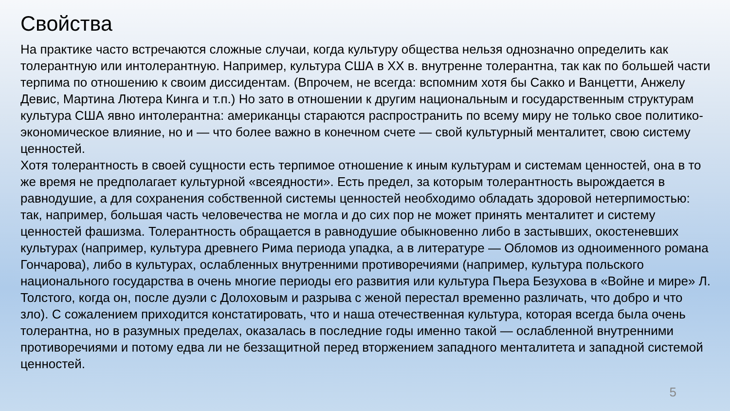Свойства
На практике часто встречаются сложные случаи, когда культуру общества нельзя однозначно определить как толерантную или интолерантную. Например, культура США в XX в. внутренне толерантна, так как по большей части терпима по отношению к своим диссидентам. (Впрочем, не всегда: вспомним хотя бы Сакко и Ванцетти, Анжелу Девис, Мартина Лютера Кинга и т.п.) Но зато в отношении к другим национальным и государственным структурам культура США явно интолерантна: американцы стараются распространить по всему миру не только свое политико-экономическое влияние, но и — что более важно в конечном счете — свой культурный менталитет, свою систему ценностей.
Хотя толерантность в своей сущности есть терпимое отношение к иным культурам и системам ценностей, она в то же время не предполагает культурной «всеядности». Есть предел, за которым толерантность вырождается в равнодушие, а для сохранения собственной системы ценностей необходимо обладать здоровой нетерпимостью: так, например, большая часть человечества не могла и до сих пор не может принять менталитет и систему ценностей фашизма. Толерантность обращается в равнодушие обыкновенно либо в застывших, окостеневших культурах (например, культура древнего Рима периода упадка, а в литературе — Обломов из одноименного романа Гончарова), либо в культурах, ослабленных внутренними противоречиями (например, культура польского
национального государства в очень многие периоды его развития или культура Пьера Безухова в «Войне и мире» Л. Толстого, когда он, после дуэли с Долоховым и разрыва с женой перестал временно различать, что добро и что зло). С сожалением приходится констатировать, что и наша отечественная культура, которая всегда была очень толерантна, но в разумных пределах, оказалась в последние годы именно такой — ослабленной внутренними противоречиями и потому едва ли не беззащитной перед вторжением западного менталитета и западной системой ценностей.
5